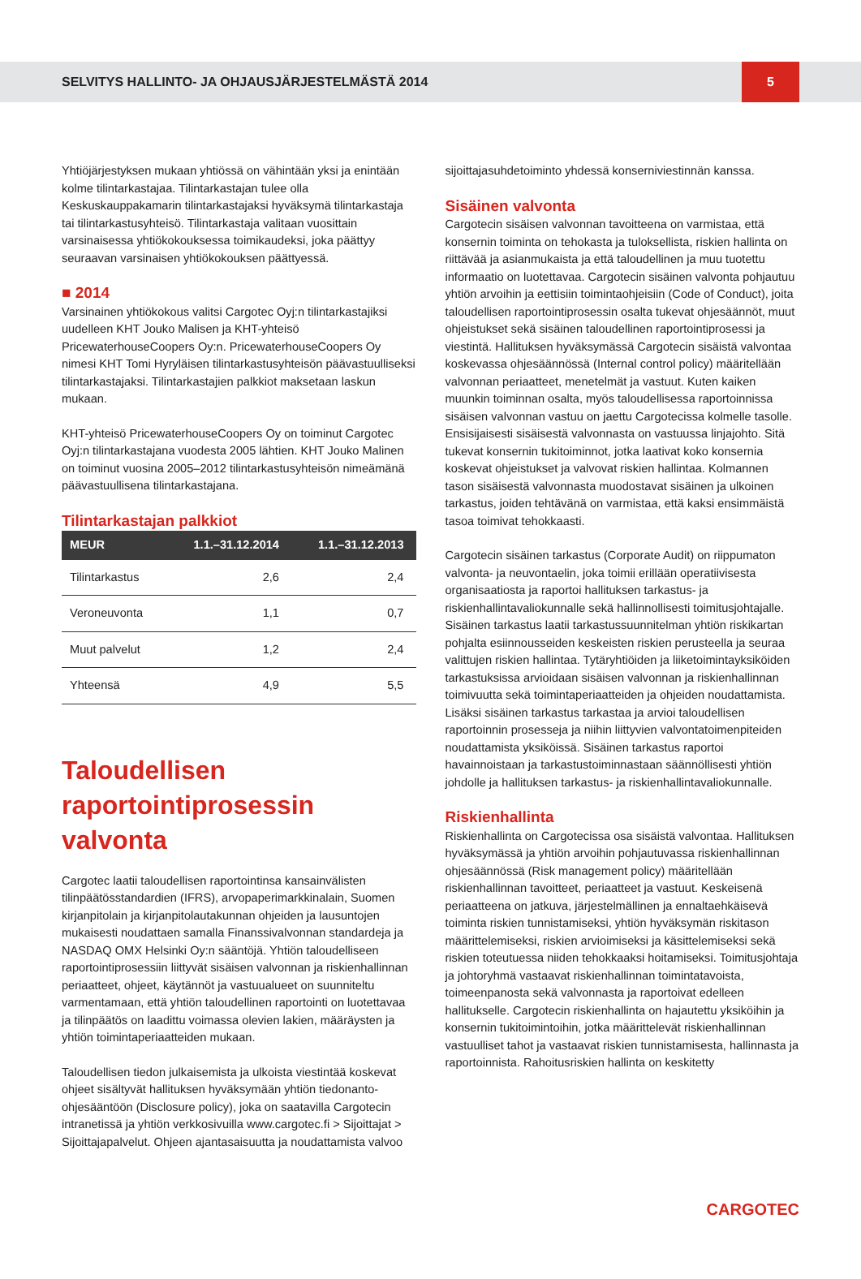SELVITYS HALLINTO- JA OHJAUSJÄRJESTELMÄSTÄ 2014
5
Yhtiöjärjestyksen mukaan yhtiössä on vähintään yksi ja enintään kolme tilintarkastajaa. Tilintarkastajan tulee olla Keskuskauppakamarin tilintarkastajaksi hyväksymä tilintarkastaja tai tilintarkastusyhteisö. Tilintarkastaja valitaan vuosittain varsinaisessa yhtiökokouksessa toimikaudeksi, joka päättyy seuraavan varsinaisen yhtiökokouksen päättyessä.
■ 2014
Varsinainen yhtiökokous valitsi Cargotec Oyj:n tilintarkastajiksi uudelleen KHT Jouko Malisen ja KHT-yhteisö PricewaterhouseCoopers Oy:n. PricewaterhouseCoopers Oy nimesi KHT Tomi Hyryläisen tilintarkastusyhteisön päävastuulliseksi tilintarkastajaksi. Tilintarkastajien palkkiot maksetaan laskun mukaan.
KHT-yhteisö PricewaterhouseCoopers Oy on toiminut Cargotec Oyj:n tilintarkastajana vuodesta 2005 lähtien. KHT Jouko Malinen on toiminut vuosina 2005–2012 tilintarkastusyhteisön nimeämänä päävastuullisena tilintarkastajana.
Tilintarkastajan palkkiot
| MEUR | 1.1.–31.12.2014 | 1.1.–31.12.2013 |
| --- | --- | --- |
| Tilintarkastus | 2,6 | 2,4 |
| Veroneuvonta | 1,1 | 0,7 |
| Muut palvelut | 1,2 | 2,4 |
| Yhteensä | 4,9 | 5,5 |
Taloudellisen raportointiprosessin valvonta
Cargotec laatii taloudellisen raportointinsa kansainvälisten tilinpäätösstandardien (IFRS), arvopaperimarkkinalain, Suomen kirjanpitolain ja kirjanpitolautakunnan ohjeiden ja lausuntojen mukaisesti noudattaen samalla Finanssivalvonnan standardeja ja NASDAQ OMX Helsinki Oy:n sääntöjä. Yhtiön taloudelliseen raportointiprosessiin liittyvät sisäisen valvonnan ja riskienhallinnan periaatteet, ohjeet, käytännöt ja vastuualueet on suunniteltu varmentamaan, että yhtiön taloudellinen raportointi on luotettavaa ja tilinpäätös on laadittu voimassa olevien lakien, määräysten ja yhtiön toimintaperiaatteiden mukaan.
Taloudellisen tiedon julkaisemista ja ulkoista viestintää koskevat ohjeet sisältyvät hallituksen hyväksymään yhtiön tiedonanto-ohjesääntöön (Disclosure policy), joka on saatavilla Cargotecin intranetissä ja yhtiön verkkosivuilla www.cargotec.fi > Sijoittajat > Sijoittajapalvelut. Ohjeen ajantasaisuutta ja noudattamista valvoo
sijoittajasuhdetoiminto yhdessä konserniviestinnän kanssa.
Sisäinen valvonta
Cargotecin sisäisen valvonnan tavoitteena on varmistaa, että konsernin toiminta on tehokasta ja tuloksellista, riskien hallinta on riittävää ja asianmukaista ja että taloudellinen ja muu tuotettu informaatio on luotettavaa. Cargotecin sisäinen valvonta pohjautuu yhtiön arvoihin ja eettisiin toimintaohjeisiin (Code of Conduct), joita taloudellisen raportointiprosessin osalta tukevat ohjesäännöt, muut ohjeistukset sekä sisäinen taloudellinen raportointiprosessi ja viestintä. Hallituksen hyväksymässä Cargotecin sisäistä valvontaa koskevassa ohjesäännössä (Internal control policy) määritellään valvonnan periaatteet, menetelmät ja vastuut. Kuten kaiken muunkin toiminnan osalta, myös taloudellisessa raportoinnissa sisäisen valvonnan vastuu on jaettu Cargotecissa kolmelle tasolle. Ensisijaisesti sisäisestä valvonnasta on vastuussa linjajohto. Sitä tukevat konsernin tukitoiminnot, jotka laativat koko konsernia koskevat ohjeistukset ja valvovat riskien hallintaa. Kolmannen tason sisäisestä valvonnasta muodostavat sisäinen ja ulkoinen tarkastus, joiden tehtävänä on varmistaa, että kaksi ensimmäistä tasoa toimivat tehokkaasti.
Cargotecin sisäinen tarkastus (Corporate Audit) on riippumaton valvonta- ja neuvontaelin, joka toimii erillään operatiivisesta organisaatiosta ja raportoi hallituksen tarkastus- ja riskienhallintavaliokunnalle sekä hallinnollisesti toimitusjohtajalle. Sisäinen tarkastus laatii tarkastussuunnitelman yhtiön riskikartan pohjalta esiinnousseiden keskeisten riskien perusteella ja seuraa valittujen riskien hallintaa. Tytäryhtiöiden ja liiketoimintayksiköiden tarkastuksissa arvioidaan sisäisen valvonnan ja riskienhallinnan toimivuutta sekä toimintaperiaatteiden ja ohjeiden noudattamista. Lisäksi sisäinen tarkastus tarkastaa ja arvioi taloudellisen raportoinnin prosesseja ja niihin liittyvien valvontatoimenpiteiden noudattamista yksiköissä. Sisäinen tarkastus raportoi havainnoistaan ja tarkastustoiminnastaan säännöllisesti yhtiön johdolle ja hallituksen tarkastus- ja riskienhallintavaliokunnalle.
Riskienhallinta
Riskienhallinta on Cargotecissa osa sisäistä valvontaa. Hallituksen hyväksymässä ja yhtiön arvoihin pohjautuvassa riskienhallinnan ohjesäännössä (Risk management policy) määritellään riskienhallinnan tavoitteet, periaatteet ja vastuut. Keskeisenä periaatteena on jatkuva, järjestelmällinen ja ennaltaehkäisevä toiminta riskien tunnistamiseksi, yhtiön hyväksymän riskitason määrittelemiseksi, riskien arvioimiseksi ja käsittelemiseksi sekä riskien toteutuessa niiden tehokkaaksi hoitamiseksi. Toimitusjohtaja ja johtoryhmä vastaavat riskienhallinnan toimintatavoista, toimeenpanosta sekä valvonnasta ja raportoivat edelleen hallitukselle. Cargotecin riskienhallinta on hajautettu yksiköihin ja konsernin tukitoimintoihin, jotka määrittelevät riskienhallinnan vastuulliset tahot ja vastaavat riskien tunnistamisesta, hallinnasta ja raportoinnista. Rahoitusriskien hallinta on keskitetty
CARGOTEC